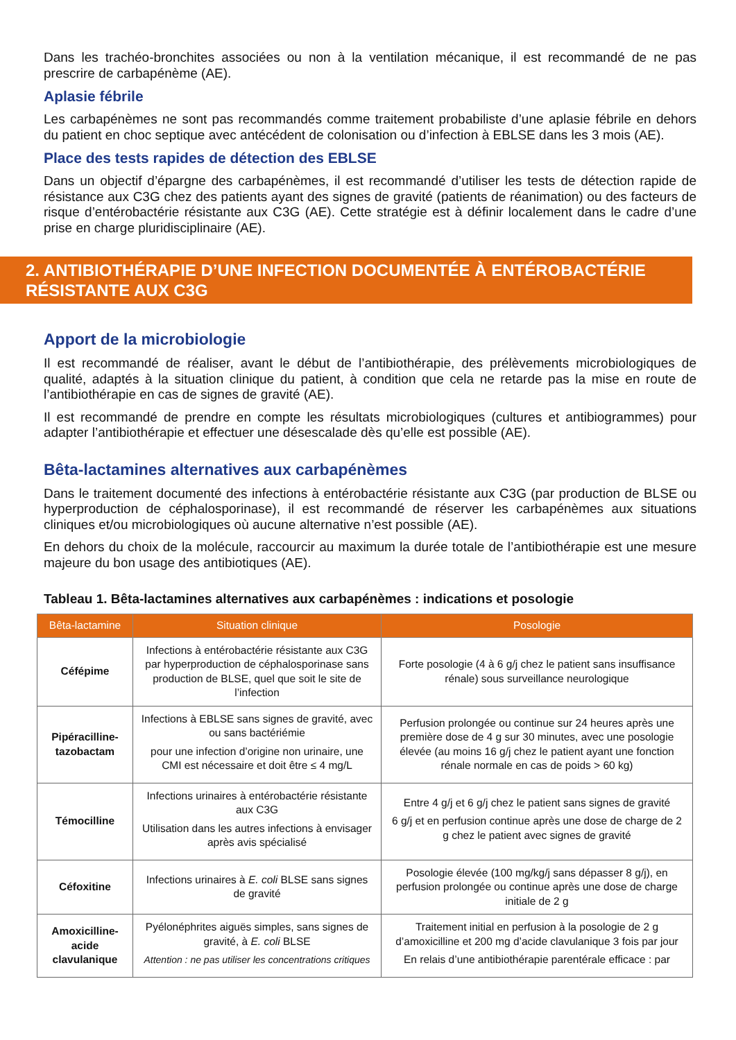Dans les trachéo-bronchites associées ou non à la ventilation mécanique, il est recommandé de ne pas prescrire de carbapénème (AE).
Aplasie fébrile
Les carbapénèmes ne sont pas recommandés comme traitement probabiliste d’une aplasie fébrile en dehors du patient en choc septique avec antécédent de colonisation ou d’infection à EBLSE dans les 3 mois (AE).
Place des tests rapides de détection des EBLSE
Dans un objectif d’épargne des carbapénèmes, il est recommandé d’utiliser les tests de détection rapide de résistance aux C3G chez des patients ayant des signes de gravité (patients de réanimation) ou des facteurs de risque d’entérobactérie résistante aux C3G (AE). Cette stratégie est à définir localement dans le cadre d’une prise en charge pluridisciplinaire (AE).
2. ANTIBIOTHÉRAPIE D’UNE INFECTION DOCUMENTÉE À ENTÉROBACTÉRIE RÉSISTANTE AUX C3G
Apport de la microbiologie
Il est recommandé de réaliser, avant le début de l’antibiothérapie, des prélèvements microbiologiques de qualité, adaptés à la situation clinique du patient, à condition que cela ne retarde pas la mise en route de l’antibiothérapie en cas de signes de gravité (AE).
Il est recommandé de prendre en compte les résultats microbiologiques (cultures et antibiogrammes) pour adapter l’antibiothérapie et effectuer une désescalade dès qu’elle est possible (AE).
Bêta-lactamines alternatives aux carbapénèmes
Dans le traitement documenté des infections à entérobactérie résistante aux C3G (par production de BLSE ou hyperproduction de céphalosporinase), il est recommandé de réserver les carbapénèmes aux situations cliniques et/ou microbiologiques où aucune alternative n’est possible (AE).
En dehors du choix de la molécule, raccourcir au maximum la durée totale de l’antibiothérapie est une mesure majeure du bon usage des antibiotiques (AE).
Tableau 1. Bêta-lactamines alternatives aux carbapénèmes : indications et posologie
| Bêta-lactamine | Situation clinique | Posologie |
| --- | --- | --- |
| Céfépime | Infections à entérobactérie résistante aux C3G par hyperproduction de céphalosporinase sans production de BLSE, quel que soit le site de l’infection | Forte posologie (4 à 6 g/j chez le patient sans insuffisance rénale) sous surveillance neurologique |
| Pipéracilline-tazobactam | Infections à EBLSE sans signes de gravité, avec ou sans bactériémie pour une infection d’origine non urinaire, une CMI est nécessaire et doit être ≤ 4 mg/L | Perfusion prolongée ou continue sur 24 heures après une première dose de 4 g sur 30 minutes, avec une posologie élevée (au moins 16 g/j chez le patient ayant une fonction rénale normale en cas de poids > 60 kg) |
| Témocilline | Infections urinaires à entérobactérie résistante aux C3G Utilisation dans les autres infections à envisager après avis spécialisé | Entre 4 g/j et 6 g/j chez le patient sans signes de gravité 6 g/j et en perfusion continue après une dose de charge de 2 g chez le patient avec signes de gravité |
| Céfoxitine | Infections urinaires à E. coli BLSE sans signes de gravité | Posologie élevée (100 mg/kg/j sans dépasser 8 g/j), en perfusion prolongée ou continue après une dose de charge initiale de 2 g |
| Amoxicilline-acide clavulanique | Pyélonéphrites aiguës simples, sans signes de gravité, à E. coli BLSE Attention : ne pas utiliser les concentrations critiques | Traitement initial en perfusion à la posologie de 2 g d’amoxicilline et 200 mg d’acide clavulanique 3 fois par jour En relais d’une antibiothérapie parentérale efficace : par |